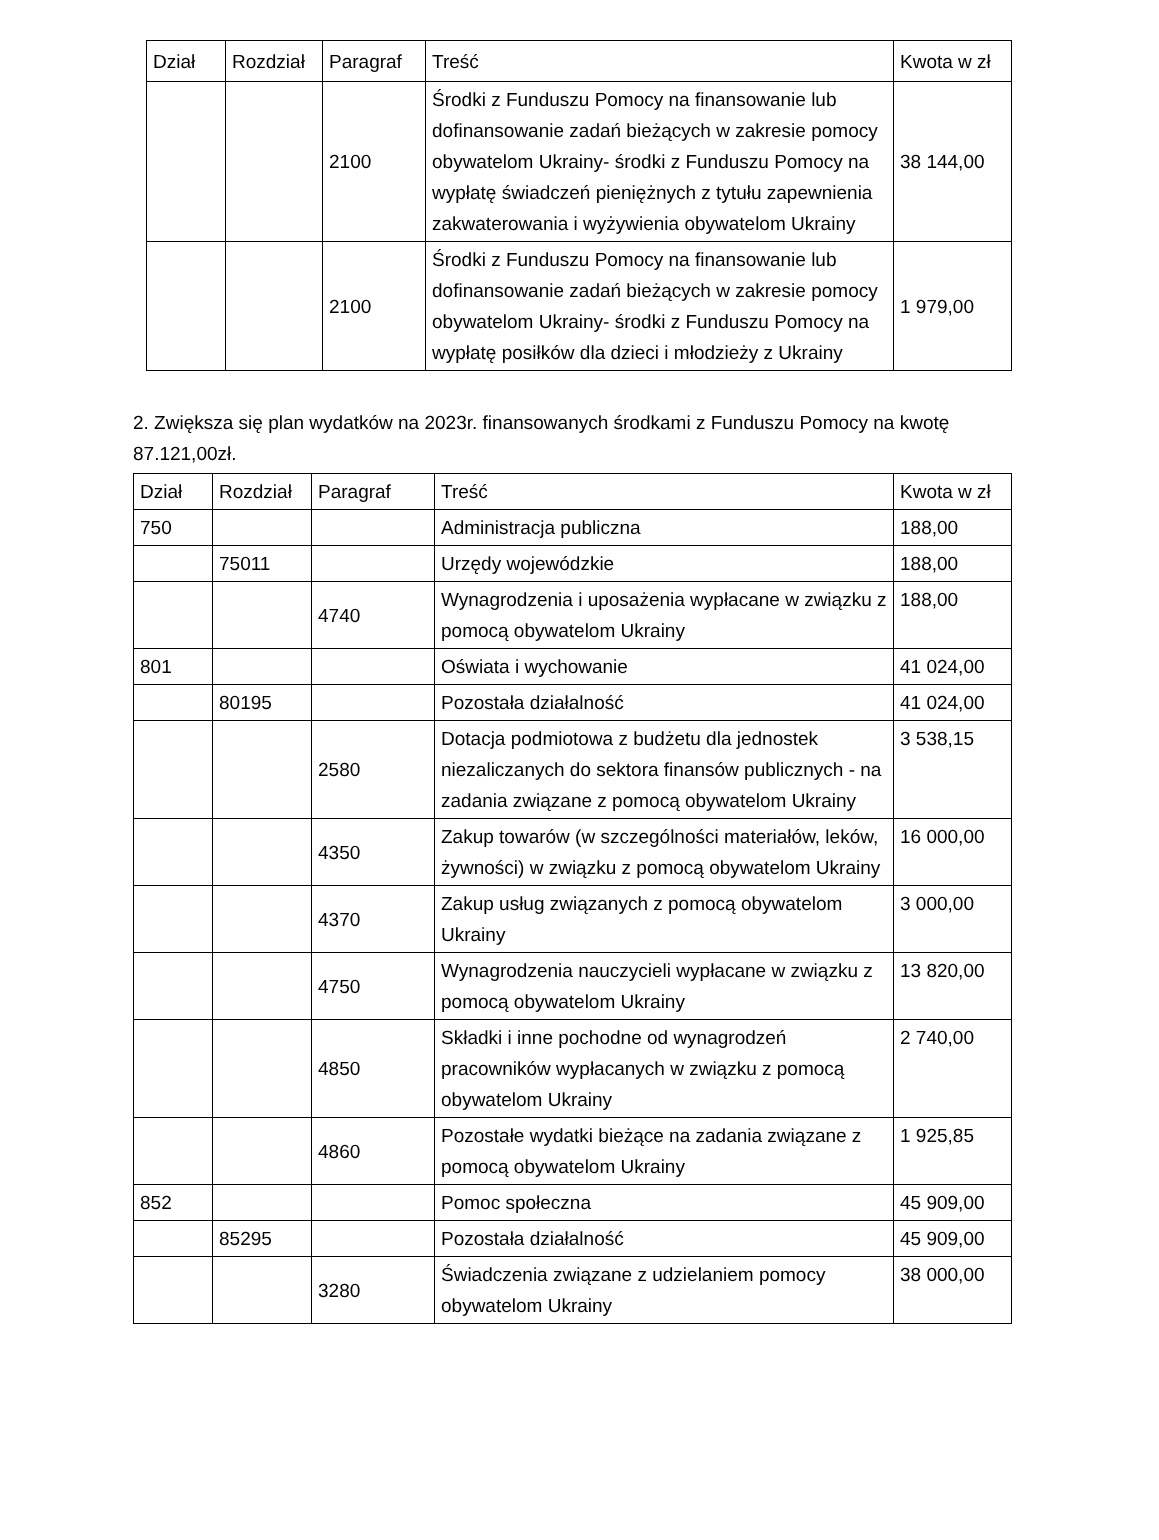| Dział | Rozdział | Paragraf | Treść | Kwota w zł |
| --- | --- | --- | --- | --- |
| | | 2100 | Środki z Funduszu Pomocy na finansowanie lub dofinansowanie zadań bieżących w zakresie pomocy obywatelom Ukrainy- środki z Funduszu Pomocy na wypłatę świadczeń pieniężnych z tytułu zapewnienia zakwaterowania i wyżywienia obywatelom Ukrainy | 38 144,00 |
| | | 2100 | Środki z Funduszu Pomocy na finansowanie lub dofinansowanie zadań bieżących w zakresie pomocy obywatelom Ukrainy- środki z Funduszu Pomocy na wypłatę posiłków dla dzieci i młodzieży z Ukrainy | 1 979,00 |
2. Zwiększa się plan wydatków na 2023r. finansowanych środkami z Funduszu Pomocy na kwotę 87.121,00zł.
| Dział | Rozdział | Paragraf | Treść | Kwota w zł |
| --- | --- | --- | --- | --- |
| 750 | | | Administracja publiczna | 188,00 |
| | 75011 | | Urzędy wojewódzkie | 188,00 |
| | | 4740 | Wynagrodzenia i uposażenia wypłacane w związku z pomocą obywatelom Ukrainy | 188,00 |
| 801 | | | Oświata i wychowanie | 41 024,00 |
| | 80195 | | Pozostała działalność | 41 024,00 |
| | | 2580 | Dotacja podmiotowa z budżetu dla jednostek niezaliczanych do sektora finansów publicznych - na zadania związane z pomocą obywatelom Ukrainy | 3 538,15 |
| | | 4350 | Zakup towarów (w szczególności materiałów, leków, żywności) w związku z pomocą obywatelom Ukrainy | 16 000,00 |
| | | 4370 | Zakup usług związanych z pomocą obywatelom Ukrainy | 3 000,00 |
| | | 4750 | Wynagrodzenia nauczycieli wypłacane w związku z pomocą obywatelom Ukrainy | 13 820,00 |
| | | 4850 | Składki i inne pochodne od wynagrodzeń pracowników wypłacanych w związku z pomocą obywatelom Ukrainy | 2 740,00 |
| | | 4860 | Pozostałe wydatki bieżące na zadania związane z pomocą obywatelom Ukrainy | 1 925,85 |
| 852 | | | Pomoc społeczna | 45 909,00 |
| | 85295 | | Pozostała działalność | 45 909,00 |
| | | 3280 | Świadczenia związane z udzielaniem pomocy obywatelom Ukrainy | 38 000,00 |